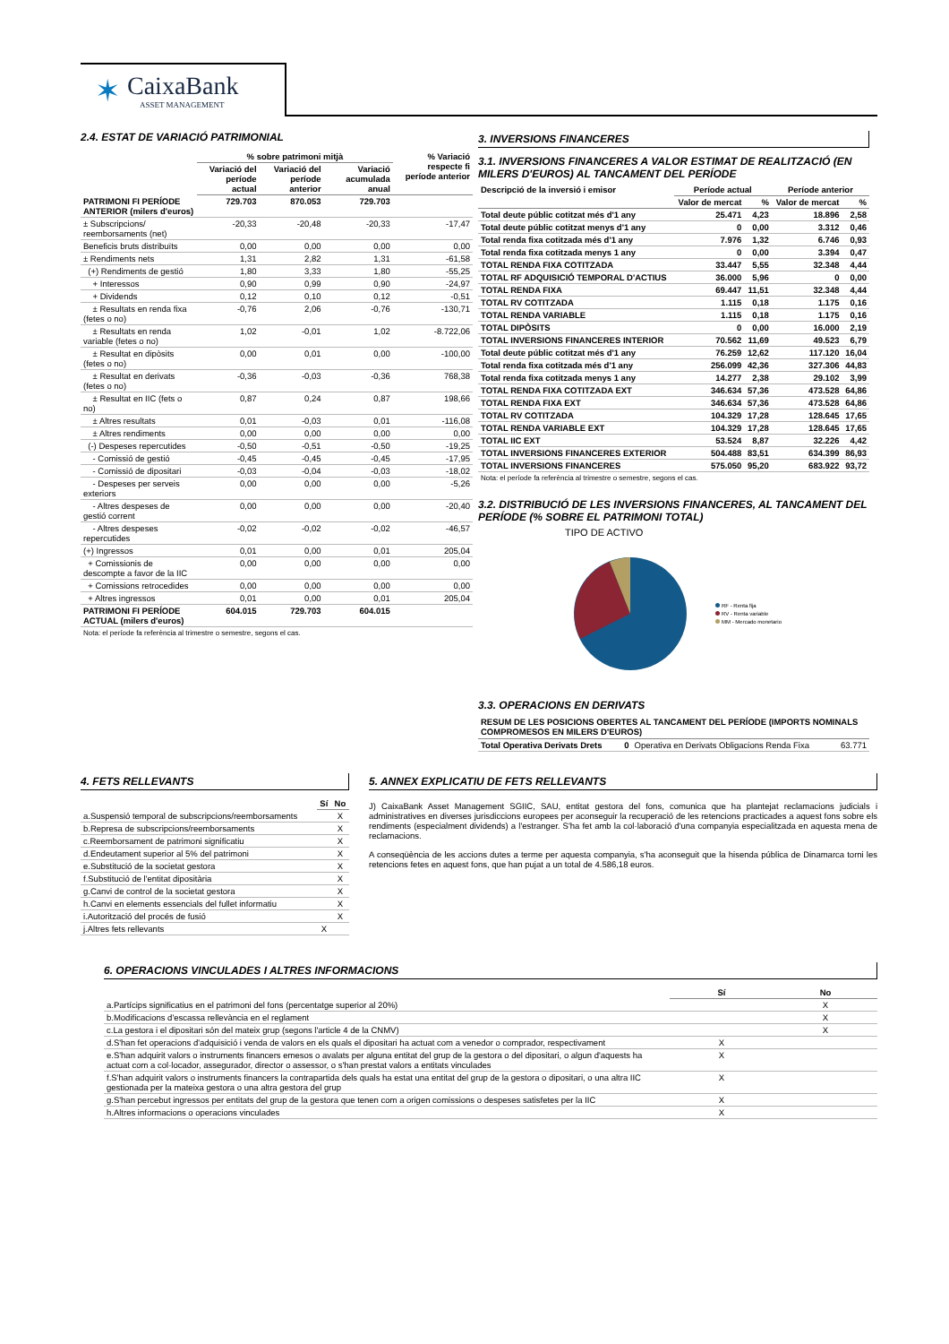✶
CaixaBank
ASSET MANAGEMENT
2.4. ESTAT DE VARIACIÓ PATRIMONIAL
| | % sobre patrimoni mitjà | | | % Variació respecte fi període anterior |
| --- | --- | --- | --- | --- |
| | Variació del període actual | Variació del període anterior | Variació acumulada anual | |
| PATRIMONI FI PERÍODE ANTERIOR (milers d'euros) | 729.703 | 870.053 | 729.703 | |
| ± Subscripcions/ reemborsaments (net) | -20,33 | -20,48 | -20,33 | -17,47 |
| Beneficis bruts distribuïts | 0,00 | 0,00 | 0,00 | 0,00 |
| ± Rendiments nets | 1,31 | 2,82 | 1,31 | -61,58 |
| (+) Rendiments de gestió | 1,80 | 3,33 | 1,80 | -55,25 |
| + Interessos | 0,90 | 0,99 | 0,90 | -24,97 |
| + Dividends | 0,12 | 0,10 | 0,12 | -0,51 |
| ± Resultats en renda fixa (fetes o no) | -0,76 | 2,06 | -0,76 | -130,71 |
| ± Resultats en renda variable (fetes o no) | 1,02 | -0,01 | 1,02 | -8.722,06 |
| ± Resultat en dipòsits (fetes o no) | 0,00 | 0,01 | 0,00 | -100,00 |
| ± Resultat en derivats (fetes o no) | -0,36 | -0,03 | -0,36 | 768,38 |
| ± Resultat en IIC (fets o no) | 0,87 | 0,24 | 0,87 | 198,66 |
| ± Altres resultats | 0,01 | -0,03 | 0,01 | -116,08 |
| ± Altres rendiments | 0,00 | 0,00 | 0,00 | 0,00 |
| (-) Despeses repercutides | -0,50 | -0,51 | -0,50 | -19,25 |
| - Comissió de gestió | -0,45 | -0,45 | -0,45 | -17,95 |
| - Comissió de dipositari | -0,03 | -0,04 | -0,03 | -18,02 |
| - Despeses per serveis exteriors | 0,00 | 0,00 | 0,00 | -5,26 |
| - Altres despeses de gestió corrent | 0,00 | 0,00 | 0,00 | -20,40 |
| - Altres despeses repercutides | -0,02 | -0,02 | -0,02 | -46,57 |
| (+) Ingressos | 0,01 | 0,00 | 0,01 | 205,04 |
| + Comissionis de descompte a favor de la IIC | 0,00 | 0,00 | 0,00 | 0,00 |
| + Comissions retrocedides | 0,00 | 0,00 | 0,00 | 0,00 |
| + Altres ingressos | 0,01 | 0,00 | 0,01 | 205,04 |
| PATRIMONI FI PERÍODE ACTUAL (milers d'euros) | 604.015 | 729.703 | 604.015 | |
Nota: el període fa referència al trimestre o semestre, segons el cas.
3. INVERSIONS FINANCERES
3.1. INVERSIONS FINANCERES A VALOR ESTIMAT DE REALITZACIÓ (EN MILERS D'EUROS) AL TANCAMENT DEL PERÍODE
| Descripció de la inversió i emisor | Període actual | | Període anterior | |
| --- | --- | --- | --- | --- |
| | Valor de mercat | % | Valor de mercat | % |
| Total deute públic cotitzat més d'1 any | 25.471 | 4,23 | 18.896 | 2,58 |
| Total deute públic cotitzat menys d'1 any | 0 | 0,00 | 3.312 | 0,46 |
| Total renda fixa cotitzada més d'1 any | 7.976 | 1,32 | 6.746 | 0,93 |
| Total renda fixa cotitzada menys 1 any | 0 | 0,00 | 3.394 | 0,47 |
| TOTAL RENDA FIXA COTITZADA | 33.447 | 5,55 | 32.348 | 4,44 |
| TOTAL RF ADQUISICIÓ TEMPORAL D'ACTIUS | 36.000 | 5,96 | 0 | 0,00 |
| TOTAL RENDA FIXA | 69.447 | 11,51 | 32.348 | 4,44 |
| TOTAL RV COTITZADA | 1.115 | 0,18 | 1.175 | 0,16 |
| TOTAL RENDA VARIABLE | 1.115 | 0,18 | 1.175 | 0,16 |
| TOTAL DIPÒSITS | 0 | 0,00 | 16.000 | 2,19 |
| TOTAL INVERSIONS FINANCERES INTERIOR | 70.562 | 11,69 | 49.523 | 6,79 |
| Total deute públic cotitzat més d'1 any | 76.259 | 12,62 | 117.120 | 16,04 |
| Total renda fixa cotitzada més d'1 any | 256.099 | 42,36 | 327.306 | 44,83 |
| Total renda fixa cotitzada menys 1 any | 14.277 | 2,38 | 29.102 | 3,99 |
| TOTAL RENDA FIXA COTITZADA EXT | 346.634 | 57,36 | 473.528 | 64,86 |
| TOTAL RENDA FIXA EXT | 346.634 | 57,36 | 473.528 | 64,86 |
| TOTAL RV COTITZADA | 104.329 | 17,28 | 128.645 | 17,65 |
| TOTAL RENDA VARIABLE EXT | 104.329 | 17,28 | 128.645 | 17,65 |
| TOTAL IIC EXT | 53.524 | 8,87 | 32.226 | 4,42 |
| TOTAL INVERSIONS FINANCERES EXTERIOR | 504.488 | 83,51 | 634.399 | 86,93 |
| TOTAL INVERSIONS FINANCERES | 575.050 | 95,20 | 683.922 | 93,72 |
Nota: el període fa referència al trimestre o semestre, segons el cas.
3.2. DISTRIBUCIÓ DE LES INVERSIONS FINANCERES, AL TANCAMENT DEL PERÍODE (% SOBRE EL PATRIMONI TOTAL)
TIPO DE ACTIVO
RF - Renta fija
RV - Renta variable
MM - Mercado monetario
3.3. OPERACIONS EN DERIVATS
RESUM DE LES POSICIONS OBERTES AL TANCAMENT DEL PERÍODE (IMPORTS NOMINALS COMPROMESOS EN MILERS D'EUROS)
| Total Operativa Derivats Drets | 0 | Operativa en Derivats Obligacions Renda Fixa | 63.771 |
4. FETS RELLEVANTS
| | Sí | No |
| --- | --- | --- |
| a.Suspensió temporal de subscripcions/reemborsaments | | X |
| b.Represa de subscripcions/reemborsaments | | X |
| c.Reemborsament de patrimoni significatiu | | X |
| d.Endeutament superior al 5% del patrimoni | | X |
| e.Substitució de la societat gestora | | X |
| f.Substitució de l'entitat dipositària | | X |
| g.Canvi de control de la societat gestora | | X |
| h.Canvi en elements essencials del fullet informatiu | | X |
| i.Autorització del procés de fusió | | X |
| j.Altres fets rellevants | X | |
5. ANNEX EXPLICATIU DE FETS RELLEVANTS
J) CaixaBank Asset Management SGIIC, SAU, entitat gestora del fons, comunica que ha plantejat reclamacions judicials i administratives en diverses jurisdiccions europees per aconseguir la recuperació de les retencions practicades a aquest fons sobre els rendiments (especialment dividends) a l'estranger. S'ha fet amb la col·laboració d'una companyia especialitzada en aquesta mena de reclamacions.
A conseqüència de les accions dutes a terme per aquesta companyia, s'ha aconseguit que la hisenda pública de Dinamarca torni les retencions fetes en aquest fons, que han pujat a un total de 4.586,18 euros.
6. OPERACIONS VINCULADES I ALTRES INFORMACIONS
| | Sí | No |
| --- | --- | --- |
| a.Partícips significatius en el patrimoni del fons (percentatge superior al 20%) | | X |
| b.Modificacions d'escassa rellevància en el reglament | | X |
| c.La gestora i el dipositari són del mateix grup (segons l'article 4 de la CNMV) | | X |
| d.S'han fet operacions d'adquisició i venda de valors en els quals el dipositari ha actuat com a venedor o comprador, respectivament | X | |
| e.S'han adquirit valors o instruments financers emesos o avalats per alguna entitat del grup de la gestora o del dipositari, o algun d'aquests ha actuat com a col·locador, assegurador, director o assessor, o s'han prestat valors a entitats vinculades | X | |
| f.S'han adquirit valors o instruments financers la contrapartida dels quals ha estat una entitat del grup de la gestora o dipositari, o una altra IIC gestionada per la mateixa gestora o una altra gestora del grup | X | |
| g.S'han percebut ingressos per entitats del grup de la gestora que tenen com a origen comissions o despeses satisfetes per la IIC | X | |
| h.Altres informacions o operacions vinculades | X | |